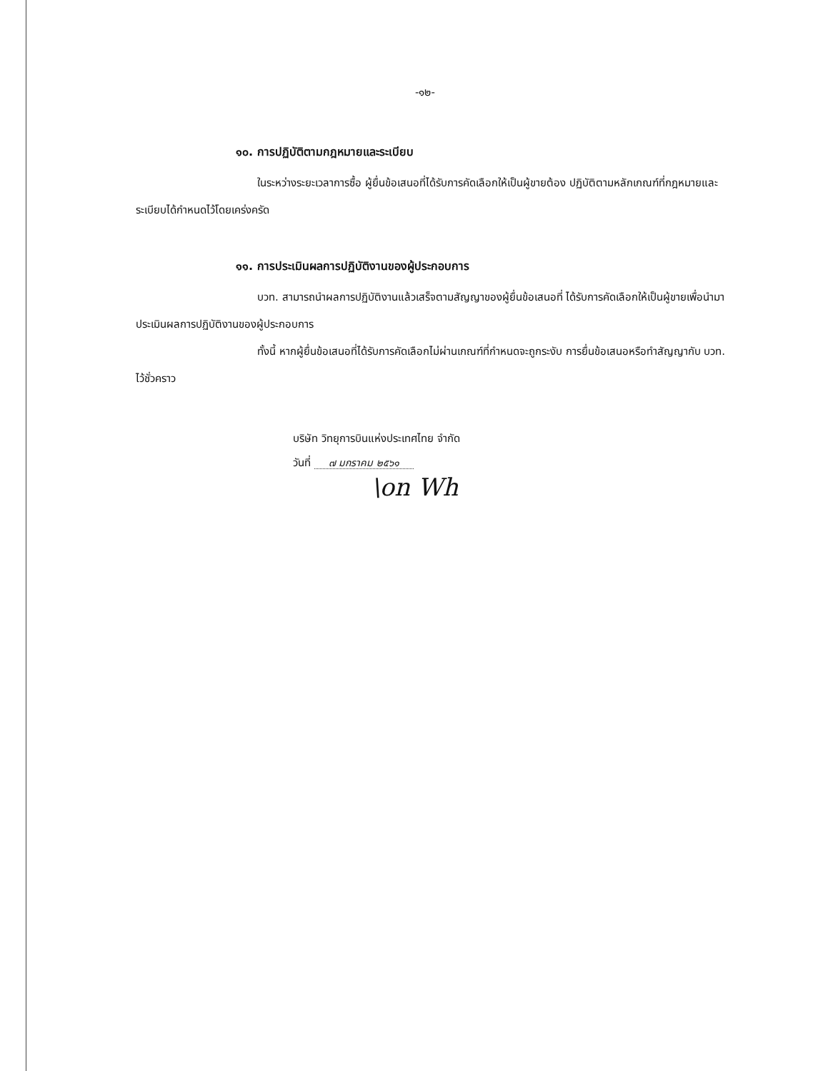-๑๒-
๑๐. การปฏิบัติตามกฎหมายและระเบียบ
ในระหว่างระยะเวลาการซื้อ ผู้ยื่นข้อเสนอที่ได้รับการคัดเลือกให้เป็นผู้ขายต้อง ปฏิบัติตามหลักเกณฑ์ที่กฎหมายและระเบียบได้กำหนดไว้โดยเคร่งครัด
๑๑. การประเมินผลการปฏิบัติงานของผู้ประกอบการ
บวท. สามารถนำผลการปฏิบัติงานแล้วเสร็จตามสัญญาของผู้ยื่นข้อเสนอที่ ได้รับการคัดเลือกให้เป็นผู้ขายเพื่อนำมาประเมินผลการปฏิบัติงานของผู้ประกอบการ
ทั้งนี้ หากผู้ยื่นข้อเสนอที่ได้รับการคัดเลือกไม่ผ่านเกณฑ์ที่กำหนดจะถูกระงับ การยื่นข้อเสนอหรือทำสัญญากับ บวท. ไว้ชั่วคราว
บริษัท วิทยุการบินแห่งประเทศไทย จำกัด
วันที่ ๗ มกราคม ๒๕๖๑
\on Wh